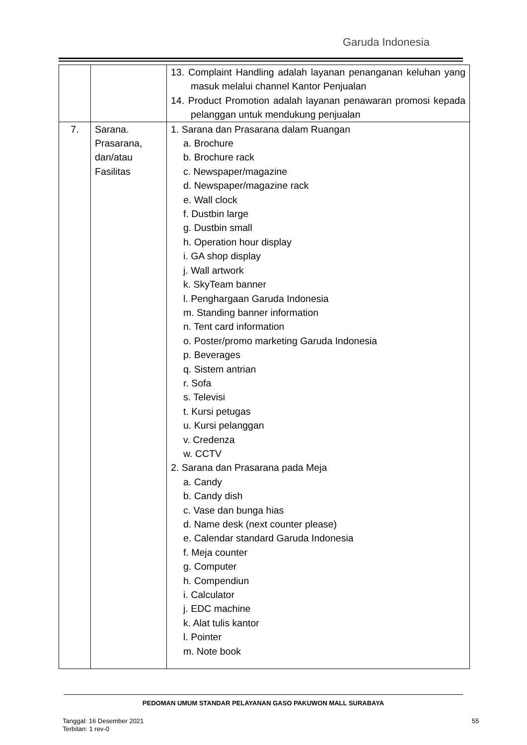Garuda Indonesia
| | | 13. Complaint Handling adalah layanan penanganan keluhan yang masuk melalui channel Kantor Penjualan 14. Product Promotion adalah layanan penawaran promosi kepada pelanggan untuk mendukung penjualan |
| 7. | Sarana. Prasarana, dan/atau Fasilitas | 1. Sarana dan Prasarana dalam Ruangan a. Brochure b. Brochure rack c. Newspaper/magazine d. Newspaper/magazine rack e. Wall clock f. Dustbin large g. Dustbin small h. Operation hour display i. GA shop display j. Wall artwork k. SkyTeam banner l. Penghargaan Garuda Indonesia m. Standing banner information n. Tent card information o. Poster/promo marketing Garuda Indonesia p. Beverages q. Sistem antrian r. Sofa s. Televisi t. Kursi petugas u. Kursi pelanggan v. Credenza w. CCTV 2. Sarana dan Prasarana pada Meja a. Candy b. Candy dish c. Vase dan bunga hias d. Name desk (next counter please) e. Calendar standard Garuda Indonesia f. Meja counter g. Computer h. Compendiun i. Calculator j. EDC machine k. Alat tulis kantor l. Pointer m. Note book |
PEDOMAN UMUM STANDAR PELAYANAN GASO PAKUWON MALL SURABAYA
Tanggal: 16 Desember 2021
Terbitan: 1 rev-0
55